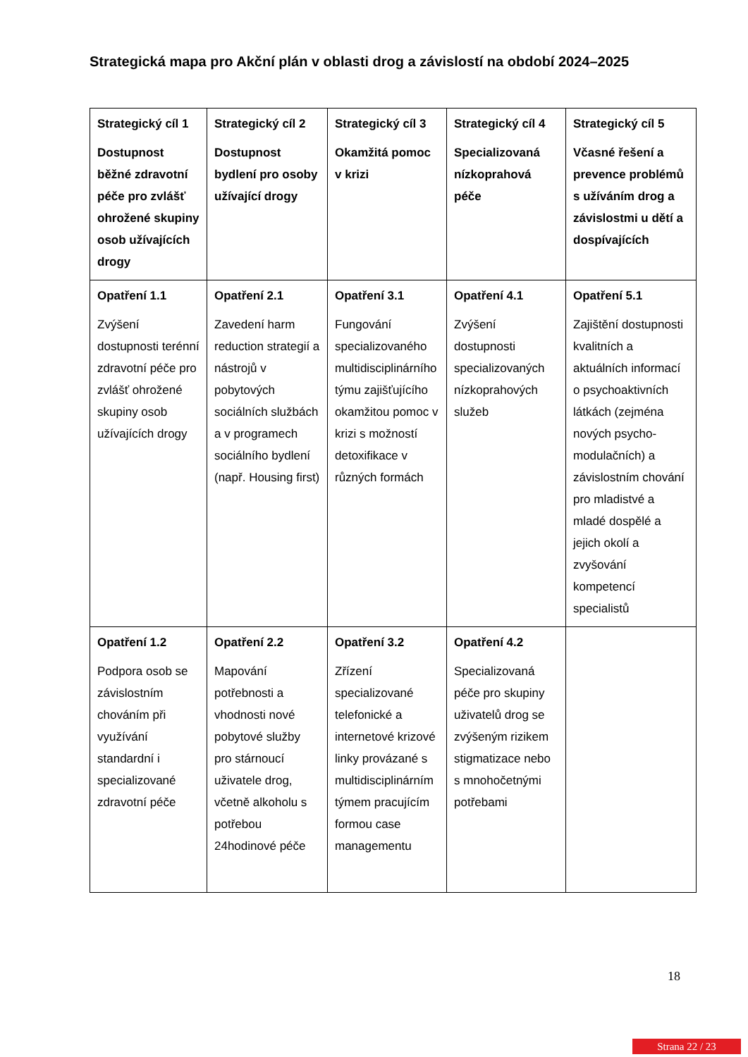Strategická mapa pro Akční plán v oblasti drog a závislostí na období 2024–2025
| Strategický cíl 1 Dostupnost běžné zdravotní péče pro zvlášť ohrožené skupiny osob užívajících drogy | Strategický cíl 2 Dostupnost bydlení pro osoby užívající drogy | Strategický cíl 3 Okamžitá pomoc v krizi | Strategický cíl 4 Specializovaná nízkoprahová péče | Strategický cíl 5 Včasné řešení a prevence problémů s užíváním drog a závislostmi u dětí a dospívajících |
| Opatření 1.1 Zvýšení dostupnosti terénní zdravotní péče pro zvlášť ohrožené skupiny osob užívajících drogy | Opatření 2.1 Zavedení harm reduction strategií a nástrojů v pobytových sociálních službách a v programech sociálního bydlení (např. Housing first) | Opatření 3.1 Fungování specializovaného multidisciplinárního týmu zajišťujícího okamžitou pomoc v krizi s možností detoxifikace v různých formách | Opatření 4.1 Zvýšení dostupnosti specializovaných nízkoprahových služeb | Opatření 5.1 Zajištění dostupnosti kvalitních a aktuálních informací o psychoaktivních látkách (zejména nových psycho-modulačních) a závislostním chování pro mladistvé a mladé dospělé a jejich okolí a zvyšování kompetencí specialistů |
| Opatření 1.2 Podpora osob se závislostním chováním při využívání standardní i specializované zdravotní péče | Opatření 2.2 Mapování potřebnosti a vhodnosti nové pobytové služby pro stárnoucí uživatele drog, včetně alkoholu s potřebou 24hodinové péče | Opatření 3.2 Zřízení specializované telefonické a internetové krizové linky provázané s multidisciplinárním týmem pracujícím formou case managementu | Opatření 4.2 Specializovaná péče pro skupiny uživatelů drog se zvýšeným rizikem stigmatizace nebo s mnohočetnými potřebami | |
18
Strana 22 / 23